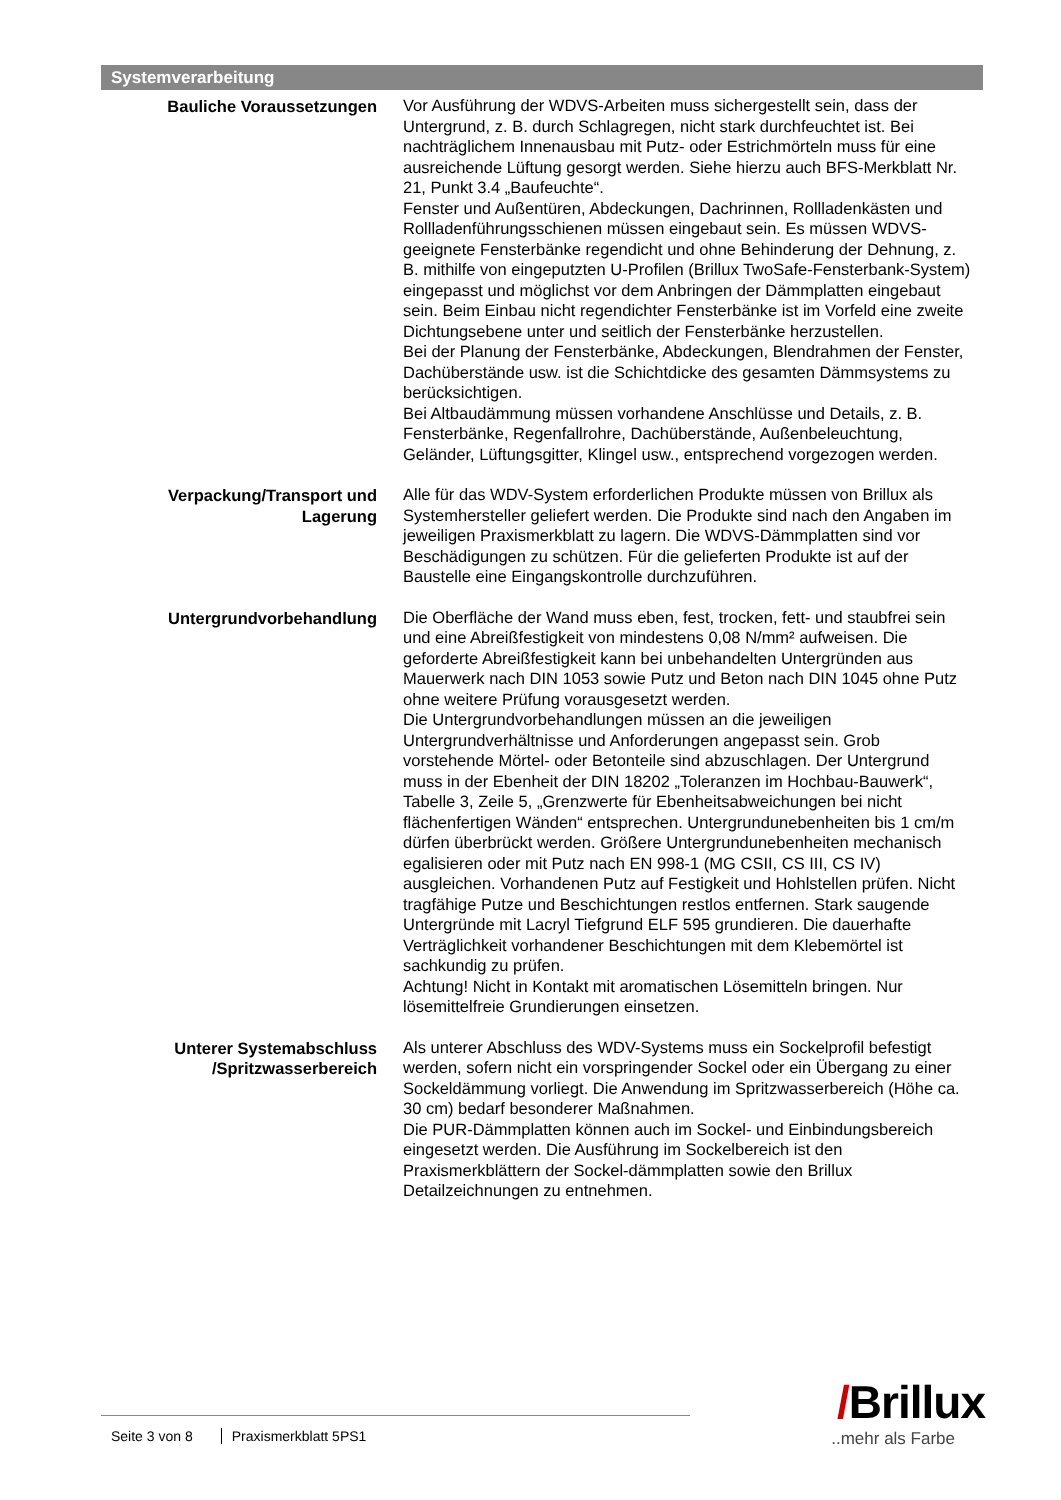Systemverarbeitung
Bauliche Voraussetzungen Vor Ausführung der WDVS-Arbeiten muss sichergestellt sein, dass der Untergrund, z. B. durch Schlagregen, nicht stark durchfeuchtet ist. Bei nachträglichem Innenausbau mit Putz- oder Estrichmörteln muss für eine ausreichende Lüftung gesorgt werden. Siehe hierzu auch BFS-Merkblatt Nr. 21, Punkt 3.4 „Baufeuchte“.
Fenster und Außentüren, Abdeckungen, Dachrinnen, Rollladenkästen und Rollladenführungsschienen müssen eingebaut sein. Es müssen WDVS-geeignete Fensterbänke regendicht und ohne Behinderung der Dehnung, z. B. mithilfe von eingeputzten U-Profilen (Brillux TwoSafe-Fensterbank-System) eingepasst und möglichst vor dem Anbringen der Dämmplatten eingebaut sein. Beim Einbau nicht regendichter Fensterbänke ist im Vorfeld eine zweite Dichtungsebene unter und seitlich der Fensterbänke herzustellen.
Bei der Planung der Fensterbänke, Abdeckungen, Blendrahmen der Fenster, Dachüberstände usw. ist die Schichtdicke des gesamten Dämmsystems zu berücksichtigen.
Bei Altbaudämmung müssen vorhandene Anschlüsse und Details, z. B. Fensterbänke, Regenfallrohre, Dachüberstände, Außenbeleuchtung, Geländer, Lüftungsgitter, Klingel usw., entsprechend vorgezogen werden.
Verpackung/Transport und Lagerung
Alle für das WDV-System erforderlichen Produkte müssen von Brillux als Systemhersteller geliefert werden. Die Produkte sind nach den Angaben im jeweiligen Praxismerkblatt zu lagern. Die WDVS-Dämmplatten sind vor Beschädigungen zu schützen. Für die gelieferten Produkte ist auf der Baustelle eine Eingangskontrolle durchzuführen.
Untergrundvorbehandlung Die Oberfläche der Wand muss eben, fest, trocken, fett- und staubfrei sein und eine Abreißfestigkeit von mindestens 0,08 N/mm² aufweisen. Die geforderte Abreißfestigkeit kann bei unbehandelten Untergründen aus Mauerwerk nach DIN 1053 sowie Putz und Beton nach DIN 1045 ohne Putz ohne weitere Prüfung vorausgesetzt werden.
Die Untergrundvorbehandlungen müssen an die jeweiligen Untergrundverhältnisse und Anforderungen angepasst sein. Grob vorstehende Mörtel- oder Betonteile sind abzuschlagen. Der Untergrund muss in der Ebenheit der DIN 18202 „Toleranzen im Hochbau-Bauwerk“, Tabelle 3, Zeile 5, „Grenzwerte für Ebenheitsabweichungen bei nicht flächenfertigen Wänden“ entsprechen. Untergrundunebenheiten bis 1 cm/m dürfen überbrückt werden. Größere Untergrundunebenheiten mechanisch egalisieren oder mit Putz nach EN 998-1 (MG CSII, CS III, CS IV) ausgleichen. Vorhandenen Putz auf Festigkeit und Hohlstellen prüfen. Nicht tragfähige Putze und Beschichtungen restlos entfernen. Stark saugende Untergründe mit Lacryl Tiefgrund ELF 595 grundieren. Die dauerhafte Verträglichkeit vorhandener Beschichtungen mit dem Klebemörtel ist sachkundig zu prüfen.
Achtung! Nicht in Kontakt mit aromatischen Lösemitteln bringen. Nur lösemittelfreie Grundierungen einsetzen.
Unterer Systemabschluss /Spritzwasserbereich
Als unterer Abschluss des WDV-Systems muss ein Sockelprofil befestigt werden, sofern nicht ein vorspringender Sockel oder ein Übergang zu einer Sockeldämmung vorliegt. Die Anwendung im Spritzwasserbereich (Höhe ca. 30 cm) bedarf besonderer Maßnahmen.
Die PUR-Dämmplatten können auch im Sockel- und Einbindungsbereich eingesetzt werden. Die Ausführung im Sockelbereich ist den Praxismerkblättern der Sockel-dämmplatten sowie den Brillux Detailzeichnungen zu entnehmen.
/Brillux
..mehr als Farbe
Seite 3 von 8 Praxismerkblatt 5PS1